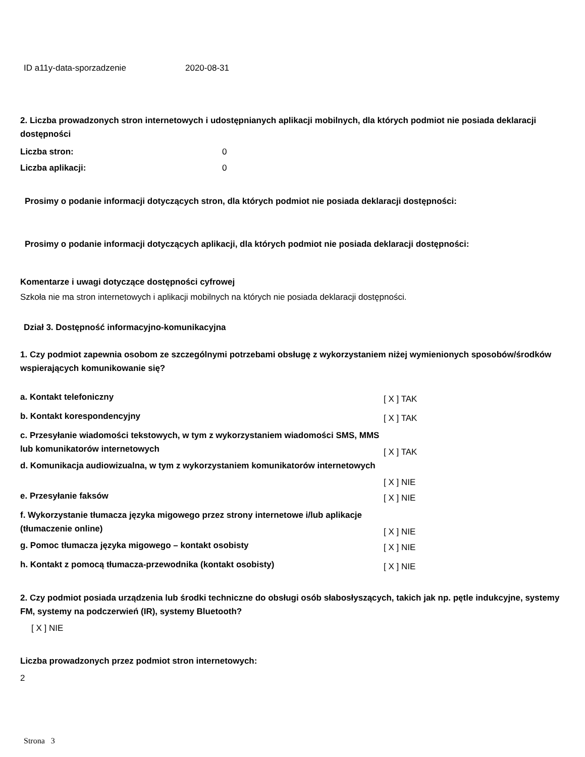| ID a11y-data-sporzadzenie | 2020-08-31 |
2. Liczba prowadzonych stron internetowych i udostępnianych aplikacji mobilnych, dla których podmiot nie posiada deklaracji dostępności
| Liczba stron: | 0 |
| Liczba aplikacji: | 0 |
Prosimy o podanie informacji dotyczących stron, dla których podmiot nie posiada deklaracji dostępności:
Prosimy o podanie informacji dotyczących aplikacji, dla których podmiot nie posiada deklaracji dostępności:
Komentarze i uwagi dotyczące dostępności cyfrowej
Szkoła nie ma stron internetowych i aplikacji mobilnych na których nie posiada deklaracji dostępności.
Dział 3. Dostępność informacyjno-komunikacyjna
1. Czy podmiot zapewnia osobom ze szczególnymi potrzebami obsługę z wykorzystaniem niżej wymienionych sposobów/środków wspierających komunikowanie się?
| a. Kontakt telefoniczny | [ X ] TAK |
| b. Kontakt korespondencyjny | [ X ] TAK |
| c. Przesyłanie wiadomości tekstowych, w tym z wykorzystaniem wiadomości SMS, MMS lub komunikatorów internetowych | [ X ] TAK |
| d. Komunikacja audiowizualna, w tym z wykorzystaniem komunikatorów internetowych | [ X ] NIE |
| e. Przesyłanie faksów | [ X ] NIE |
| f. Wykorzystanie tłumacza języka migowego przez strony internetowe i/lub aplikacje (tłumaczenie online) | [ X ] NIE |
| g. Pomoc tłumacza języka migowego – kontakt osobisty | [ X ] NIE |
| h. Kontakt z pomocą tłumacza-przewodnika (kontakt osobisty) | [ X ] NIE |
2. Czy podmiot posiada urządzenia lub środki techniczne do obsługi osób słabosłyszących, takich jak np. pętle indukcyjne, systemy FM, systemy na podczerwień (IR), systemy Bluetooth?
[ X ] NIE
Liczba prowadzonych przez podmiot stron internetowych:
2
Strona 3